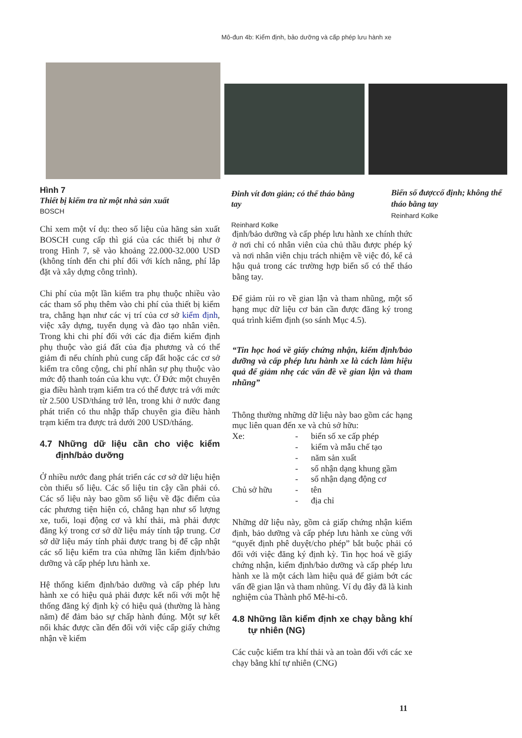Mô-đun 4b: Kiểm định, bảo dưỡng và cấp phép lưu hành xe
Hình 7
Thiết bị kiểm tra từ một nhà sản xuất
BOSCH
Đinh vít đơn giản; có thể tháo bằng tay
Reinhard Kolke
Biển số đượccố định; không thể tháo bằng tay
Reinhard Kolke
Chỉ xem một ví dụ: theo số liệu của hãng sản xuất BOSCH cung cấp thì giá của các thiết bị như ở trong Hình 7, sẽ vào khoảng 22.000-32.000 USD (không tính đến chi phí đối với kích nâng, phí lắp đặt và xây dựng công trình).
Chi phí của một lần kiểm tra phụ thuộc nhiều vào các tham số phụ thêm vào chi phí của thiết bị kiểm tra, chẳng hạn như các vị trí của cơ sở kiểm định, việc xây dựng, tuyển dụng và đào tạo nhân viên. Trong khi chi phí đối với các địa điểm kiểm định phụ thuộc vào giá đất của địa phương và có thể giảm đi nếu chính phủ cung cấp đất hoặc các cơ sở kiểm tra công cộng, chi phí nhân sự phụ thuộc vào mức độ thanh toán của khu vực. Ở Đức một chuyên gia điều hành trạm kiểm tra có thể được trả với mức từ 2.500 USD/tháng trở lên, trong khi ở nước đang phát triển có thu nhập thấp chuyên gia điều hành trạm kiểm tra được trả dưới 200 USD/tháng.
4.7 Những dữ liệu cần cho việc kiểm định/bảo dưỡng
Ở nhiều nước đang phát triển các cơ sở dữ liệu hiện còn thiếu số liệu. Các số liệu tin cậy cần phải có. Các số liệu này bao gồm số liệu về đặc điểm của các phương tiện hiện có, chẳng hạn như số lượng xe, tuổi, loại động cơ và khí thải, mà phải được đăng ký trong cơ sở dữ liệu máy tính tập trung. Cơ sở dữ liệu máy tính phải được trang bị để cập nhật các số liệu kiểm tra của những lần kiểm định/bảo dưỡng và cấp phép lưu hành xe.
Hệ thống kiểm định/bảo dưỡng và cấp phép lưu hành xe có hiệu quả phải được kết nối với một hệ thống đăng ký định kỳ có hiệu quả (thường là hàng năm) để đảm bảo sự chấp hành đúng. Một sự kết nối khác được cần đến đối với việc cấp giấy chứng nhận về kiểm
định/bảo dưỡng và cấp phép lưu hành xe chính thức ở nơi chỉ có nhân viên của chủ thầu được phép ký và nơi nhân viên chịu trách nhiệm về việc đó, kể cả hậu quả trong các trường hợp biển số có thể tháo bằng tay.
Để giảm rủi ro về gian lận và tham nhũng, một số hạng mục dữ liệu cơ bản cần được đăng ký trong quá trình kiểm định (so sánh Mục 4.5).
“Tin học hoá về giấy chứng nhận, kiểm định/bảo dưỡng và cấp phép lưu hành xe là cách làm hiệu quả để giảm nhẹ các vấn đề về gian lận và tham nhũng”
Thông thường những dữ liệu này bao gồm các hạng mục liên quan đến xe và chủ sở hữu:
| Xe: | - | biển số xe cấp phép |
| | - | kiểm và mẫu chế tạo |
| | - | năm sản xuất |
| | - | số nhận dạng khung gầm |
| | - | số nhận dạng động cơ |
| Chủ sở hữu | - | tên |
| | - | địa chỉ |
Những dữ liệu này, gồm cả giấp chứng nhận kiểm định, bảo dưỡng và cấp phép lưu hành xe cùng với “quyết định phê duyệt/cho phép” bắt buộc phải có đối với việc đăng ký định kỳ. Tin học hoá về giấy chứng nhận, kiểm định/bảo dưỡng và cấp phép lưu hành xe là một cách làm hiệu quả để giảm bớt các vấn đề gian lận và tham nhũng. Ví dụ đây đã là kinh nghiệm của Thành phố Mê-hi-cô.
4.8 Những lần kiểm định xe chạy bằng khí tự nhiên (NG)
Các cuộc kiểm tra khí thải và an toàn đối với các xe chạy bằng khí tự nhiên (CNG)
11